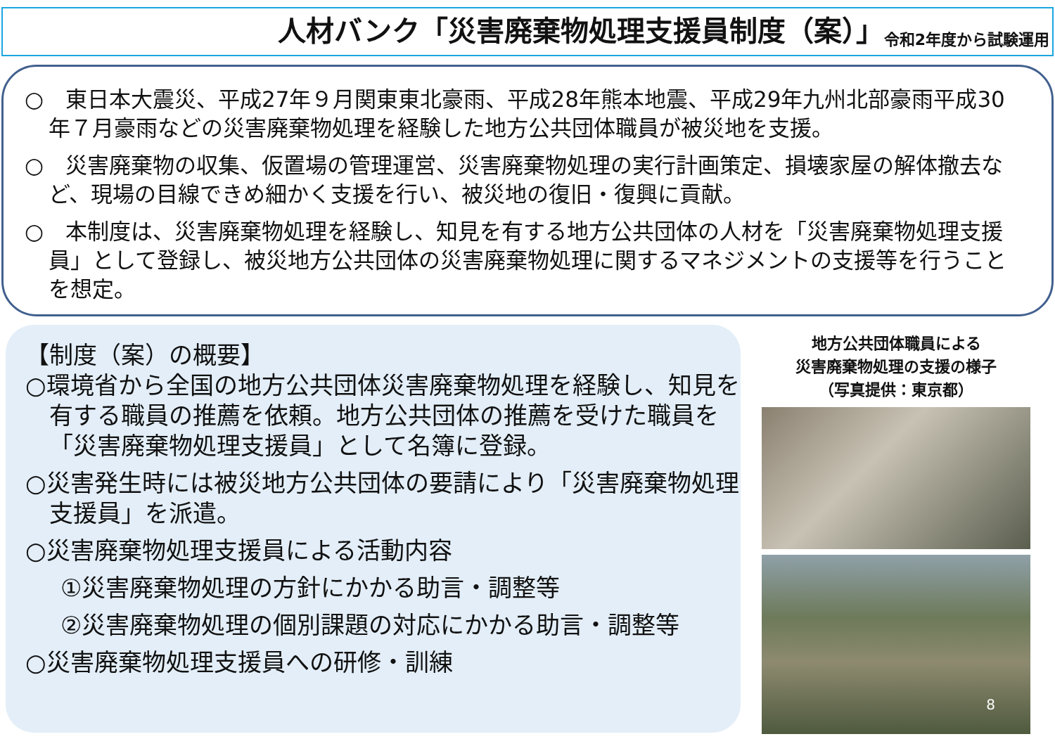人材バンク「災害廃棄物処理支援員制度（案）」
令和2年度から試験運用
○　東日本大震災、平成27年９月関東東北豪雨、平成28年熊本地震、平成29年九州北部豪雨平成30年７月豪雨などの災害廃棄物処理を経験した地方公共団体職員が被災地を支援。
○　災害廃棄物の収集、仮置場の管理運営、災害廃棄物処理の実行計画策定、損壊家屋の解体撤去など、現場の目線できめ細かく支援を行い、被災地の復旧・復興に貢献。
○　本制度は、災害廃棄物処理を経験し、知見を有する地方公共団体の人材を「災害廃棄物処理支援員」として登録し、被災地方公共団体の災害廃棄物処理に関するマネジメントの支援等を行うことを想定。
【制度（案）の概要】
○環境省から全国の地方公共団体災害廃棄物処理を経験し、知見を有する職員の推薦を依頼。地方公共団体の推薦を受けた職員を「災害廃棄物処理支援員」として名簿に登録。
○災害発生時には被災地方公共団体の要請により「災害廃棄物処理支援員」を派遣。
○災害廃棄物処理支援員による活動内容
①災害廃棄物処理の方針にかかる助言・調整等
②災害廃棄物処理の個別課題の対応にかかる助言・調整等
○災害廃棄物処理支援員への研修・訓練
地方公共団体職員による
災害廃棄物処理の支援の様子
（写真提供：東京都）
8